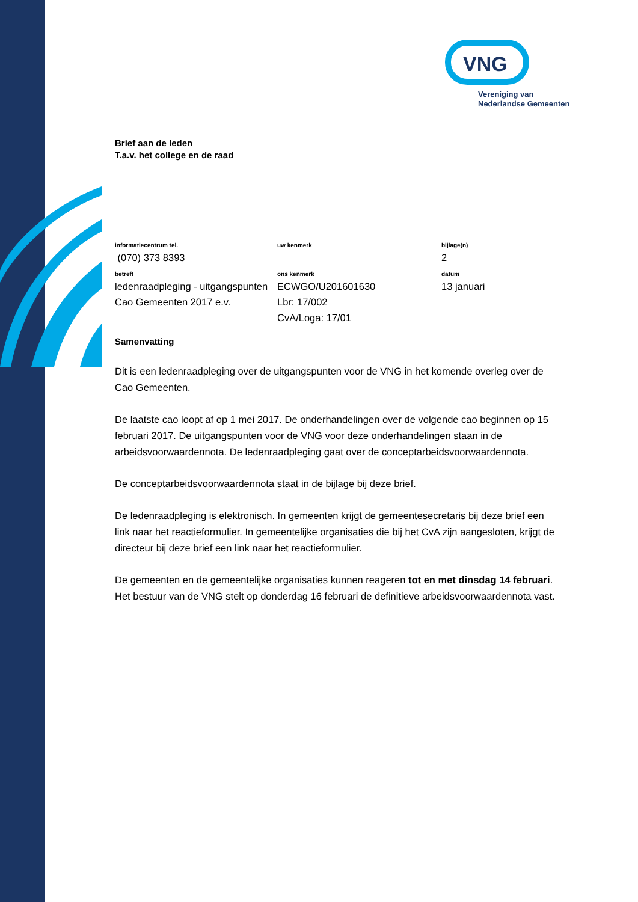VNG
Vereniging van
Nederlandse Gemeenten
Brief aan de leden
T.a.v. het college en de raad
| informatiecentrum tel. | uw kenmerk | bijlage(n) |
| (070) 373 8393 | | 2 |
| betreft | ons kenmerk | datum |
| ledenraadpleging - uitgangspunten Cao Gemeenten 2017 e.v. | ECWGO/U201601630 Lbr: 17/002 CvA/Loga: 17/01 | 13 januari |
Samenvatting
Dit is een ledenraadpleging over de uitgangspunten voor de VNG in het komende overleg over de Cao Gemeenten.
De laatste cao loopt af op 1 mei 2017. De onderhandelingen over de volgende cao beginnen op 15 februari 2017. De uitgangspunten voor de VNG voor deze onderhandelingen staan in de arbeidsvoorwaardennota. De ledenraadpleging gaat over de conceptarbeidsvoorwaardennota.
De conceptarbeidsvoorwaardennota staat in de bijlage bij deze brief.
De ledenraadpleging is elektronisch. In gemeenten krijgt de gemeentesecretaris bij deze brief een link naar het reactieformulier. In gemeentelijke organisaties die bij het CvA zijn aangesloten, krijgt de directeur bij deze brief een link naar het reactieformulier.
De gemeenten en de gemeentelijke organisaties kunnen reageren tot en met dinsdag 14 februari. Het bestuur van de VNG stelt op donderdag 16 februari de definitieve arbeidsvoorwaardennota vast.